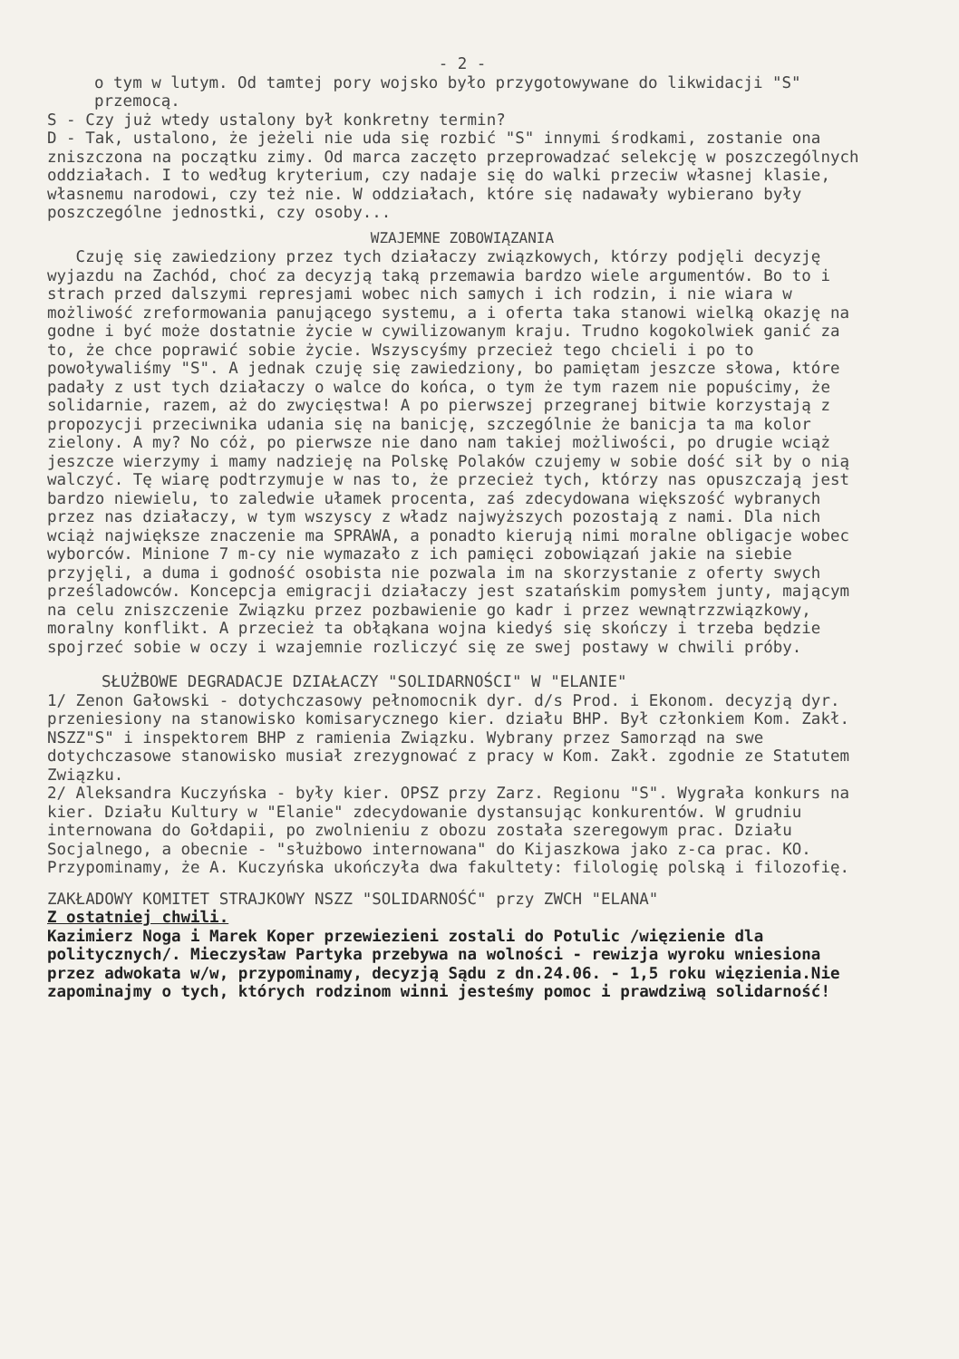- 2 -
o tym w lutym. Od tamtej pory wojsko było przygotowywane do likwidacji "S" przemocą.
S - Czy już wtedy ustalony był konkretny termin?
D - Tak, ustalono, że jeżeli nie uda się rozbić "S" innymi środkami, zostanie ona zniszczona na początku zimy. Od marca zaczęto przeprowadzać selekcję w poszczególnych oddziałach. I to według kryterium, czy nadaje się do walki przeciw własnej klasie, własnemu narodowi, czy też nie. W oddziałach, które się nadawały wybierano były poszczególne jednostki, czy osoby...
WZAJEMNE ZOBOWIĄZANIA
Czuję się zawiedziony przez tych działaczy związkowych, którzy podjęli decyzję wyjazdu na Zachód, choć za decyzją taką przemawia bardzo wiele argumentów. Bo to i strach przed dalszymi represjami wobec nich samych i ich rodzin, i nie wiara w możliwość zreformowania panującego systemu, a i oferta taka stanowi wielką okazję na godne i być może dostatnie życie w cywilizowanym kraju. Trudno kogokolwiek ganić za to, że chce poprawić sobie życie. Wszyscyśmy przecież tego chcieli i po to powoływaliśmy "S". A jednak czuję się zawiedziony, bo pamiętam jeszcze słowa, które padały z ust tych działaczy o walce do końca, o tym że tym razem nie popuścimy, że solidarnie, razem, aż do zwycięstwa! A po pierwszej przegranej bitwie korzystają z propozycji przeciwnika udania się na banicję, szczególnie że banicja ta ma kolor zielony. A my? No cóż, po pierwsze nie dano nam takiej możliwości, po drugie wciąż jeszcze wierzymy i mamy nadzieję na Polskę Polaków czujemy w sobie dość sił by o nią walczyć. Tę wiarę podtrzymuje w nas to, że przecież tych, którzy nas opuszczają jest bardzo niewielu, to zaledwie ułamek procenta, zaś zdecydowana większość wybranych przez nas działaczy, w tym wszyscy z władz najwyższych pozostają z nami. Dla nich wciąż największe znaczenie ma SPRAWA, a ponadto kierują nimi moralne obligacje wobec wyborców. Minione 7 m-cy nie wymazało z ich pamięci zobowiązań jakie na siebie przyjęli, a duma i godność osobista nie pozwala im na skorzystanie z oferty swych prześladowców. Koncepcja emigracji działaczy jest szatańskim pomysłem junty, mającym na celu zniszczenie Związku przez pozbawienie go kadr i przez wewnątrzzwiązkowy, moralny konflikt. A przecież ta obłąkana wojna kiedyś się skończy i trzeba będzie spojrzeć sobie w oczy i wzajemnie rozliczyć się ze swej postawy w chwili próby.
SŁUŻBOWE DEGRADACJE DZIAŁACZY "SOLIDARNOŚCI" W "ELANIE"
1/ Zenon Gałowski - dotychczasowy pełnomocnik dyr. d/s Prod. i Ekonom. decyzją dyr. przeniesiony na stanowisko komisarycznego kier. działu BHP. Był członkiem Kom. Zakł. NSZZ"S" i inspektorem BHP z ramienia Związku. Wybrany przez Samorząd na swe dotychczasowe stanowisko musiał zrezygnować z pracy w Kom. Zakł. zgodnie ze Statutem Związku.
2/ Aleksandra Kuczyńska - były kier. OPSZ przy Zarz. Regionu "S". Wygrała konkurs na kier. Działu Kultury w "Elanie" zdecydowanie dystansując konkurentów. W grudniu internowana do Gołdapii, po zwolnieniu z obozu została szeregowym prac. Działu Socjalnego, a obecnie - "służbowo internowana" do Kijaszkowa jako z-ca prac. KO. Przypominamy, że A. Kuczyńska ukończyła dwa fakultety: filologię polską i filozofię.
ZAKŁADOWY KOMITET STRAJKOWY NSZZ "SOLIDARNOŚĆ" przy ZWCH "ELANA"
Z ostatniej chwili.
Kazimierz Noga i Marek Koper przewiezieni zostali do Potulic /więzienie dla politycznych/. Mieczysław Partyka przebywa na wolności - rewizja wyroku wniesiona przez adwokata w/w, przypominamy, decyzją Sądu z dn.24.06. - 1,5 roku więzienia.Nie zapominajmy o tych, których rodzinom winni jesteśmy pomoc i prawdziwą solidarność!